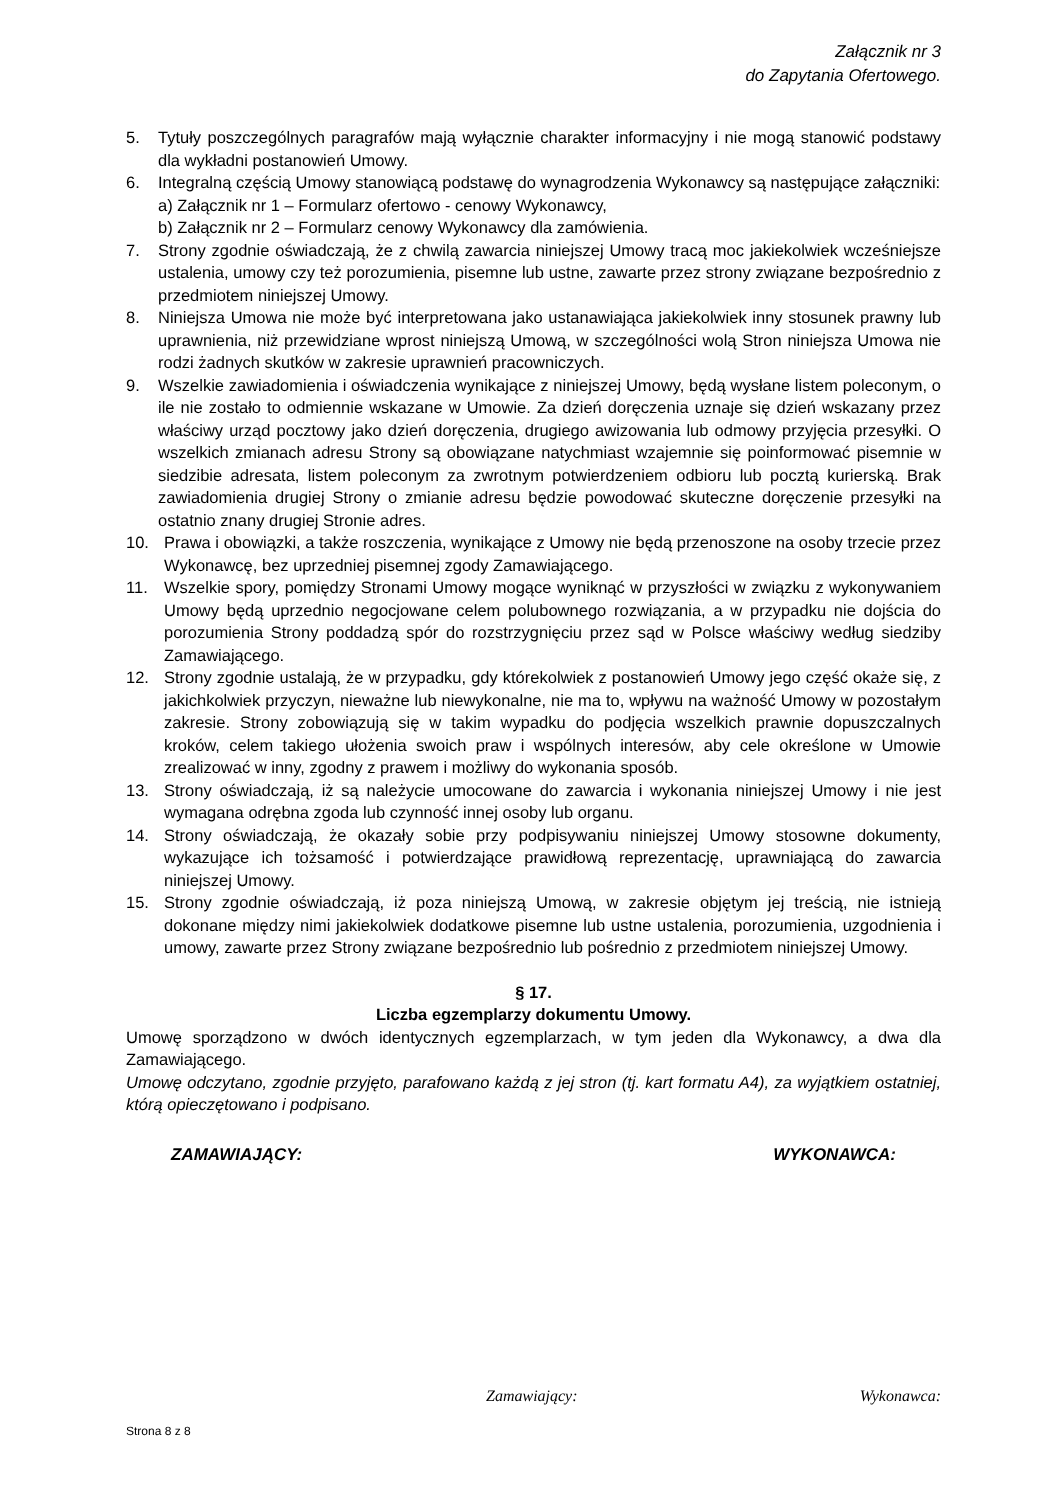Załącznik nr 3
do Zapytania Ofertowego.
5. Tytuły poszczególnych paragrafów mają wyłącznie charakter informacyjny i nie mogą stanowić podstawy dla wykładni postanowień Umowy.
6. Integralną częścią Umowy stanowiącą podstawę do wynagrodzenia Wykonawcy są następujące załączniki:
a) Załącznik nr 1 – Formularz ofertowo - cenowy Wykonawcy,
b) Załącznik nr 2 – Formularz cenowy Wykonawcy dla zamówienia.
7. Strony zgodnie oświadczają, że z chwilą zawarcia niniejszej Umowy tracą moc jakiekolwiek wcześniejsze ustalenia, umowy czy też porozumienia, pisemne lub ustne, zawarte przez strony związane bezpośrednio z przedmiotem niniejszej Umowy.
8. Niniejsza Umowa nie może być interpretowana jako ustanawiająca jakiekolwiek inny stosunek prawny lub uprawnienia, niż przewidziane wprost niniejszą Umową, w szczególności wolą Stron niniejsza Umowa nie rodzi żadnych skutków w zakresie uprawnień pracowniczych.
9. Wszelkie zawiadomienia i oświadczenia wynikające z niniejszej Umowy, będą wysłane listem poleconym, o ile nie zostało to odmiennie wskazane w Umowie. Za dzień doręczenia uznaje się dzień wskazany przez właściwy urząd pocztowy jako dzień doręczenia, drugiego awizowania lub odmowy przyjęcia przesyłki. O wszelkich zmianach adresu Strony są obowiązane natychmiast wzajemnie się poinformować pisemnie w siedzibie adresata, listem poleconym za zwrotnym potwierdzeniem odbioru lub pocztą kurierską. Brak zawiadomienia drugiej Strony o zmianie adresu będzie powodować skuteczne doręczenie przesyłki na ostatnio znany drugiej Stronie adres.
10. Prawa i obowiązki, a także roszczenia, wynikające z Umowy nie będą przenoszone na osoby trzecie przez Wykonawcę, bez uprzedniej pisemnej zgody Zamawiającego.
11. Wszelkie spory, pomiędzy Stronami Umowy mogące wyniknąć w przyszłości w związku z wykonywaniem Umowy będą uprzednio negocjowane celem polubownego rozwiązania, a w przypadku nie dojścia do porozumienia Strony poddadzą spór do rozstrzygnięciu przez sąd w Polsce właściwy według siedziby Zamawiającego.
12. Strony zgodnie ustalają, że w przypadku, gdy którekolwiek z postanowień Umowy jego część okaże się, z jakichkolwiek przyczyn, nieważne lub niewykonalne, nie ma to, wpływu na ważność Umowy w pozostałym zakresie. Strony zobowiązują się w takim wypadku do podjęcia wszelkich prawnie dopuszczalnych kroków, celem takiego ułożenia swoich praw i wspólnych interesów, aby cele określone w Umowie zrealizować w inny, zgodny z prawem i możliwy do wykonania sposób.
13. Strony oświadczają, iż są należycie umocowane do zawarcia i wykonania niniejszej Umowy i nie jest wymagana odrębna zgoda lub czynność innej osoby lub organu.
14. Strony oświadczają, że okazały sobie przy podpisywaniu niniejszej Umowy stosowne dokumenty, wykazujące ich tożsamość i potwierdzające prawidłową reprezentację, uprawniającą do zawarcia niniejszej Umowy.
15. Strony zgodnie oświadczają, iż poza niniejszą Umową, w zakresie objętym jej treścią, nie istnieją dokonane między nimi jakiekolwiek dodatkowe pisemne lub ustne ustalenia, porozumienia, uzgodnienia i umowy, zawarte przez Strony związane bezpośrednio lub pośrednio z przedmiotem niniejszej Umowy.
§ 17.
Liczba egzemplarzy dokumentu Umowy.
Umowę sporządzono w dwóch identycznych egzemplarzach, w tym jeden dla Wykonawcy, a dwa dla Zamawiającego.
Umowę odczytano, zgodnie przyjęto, parafowano każdą z jej stron (tj. kart formatu A4), za wyjątkiem ostatniej, którą opieczętowano i podpisano.
ZAMAWIAJĄCY: WYKONAWCA:
Zamawiający: Wykonawca:
Strona 8 z 8